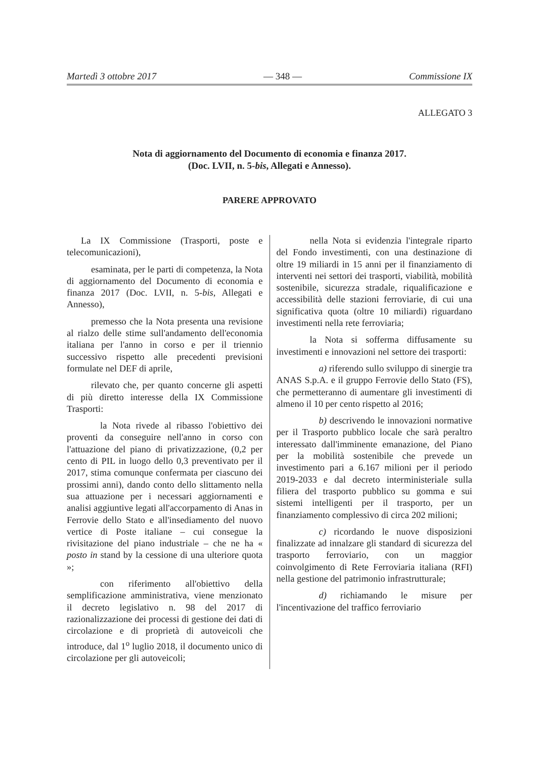Martedì 3 ottobre 2017 — 348 — Commissione IX
ALLEGATO 3
Nota di aggiornamento del Documento di economia e finanza 2017.
(Doc. LVII, n. 5-bis, Allegati e Annesso).
PARERE APPROVATO
La IX Commissione (Trasporti, poste e telecomunicazioni),
esaminata, per le parti di competenza, la Nota di aggiornamento del Documento di economia e finanza 2017 (Doc. LVII, n. 5-bis, Allegati e Annesso),
premesso che la Nota presenta una revisione al rialzo delle stime sull'andamento dell'economia italiana per l'anno in corso e per il triennio successivo rispetto alle precedenti previsioni formulate nel DEF di aprile,
rilevato che, per quanto concerne gli aspetti di più diretto interesse della IX Commissione Trasporti:
la Nota rivede al ribasso l'obiettivo dei proventi da conseguire nell'anno in corso con l'attuazione del piano di privatizzazione, (0,2 per cento di PIL in luogo dello 0,3 preventivato per il 2017, stima comunque confermata per ciascuno dei prossimi anni), dando conto dello slittamento nella sua attuazione per i necessari aggiornamenti e analisi aggiuntive legati all'accorpamento di Anas in Ferrovie dello Stato e all'insediamento del nuovo vertice di Poste italiane – cui consegue la rivisitazione del piano industriale – che ne ha « posto in stand by la cessione di una ulteriore quota »;
con riferimento all'obiettivo della semplificazione amministrativa, viene menzionato il decreto legislativo n. 98 del 2017 di razionalizzazione dei processi di gestione dei dati di circolazione e di proprietà di autoveicoli che introduce, dal 1<sup>o</sup> luglio 2018, il documento unico di circolazione per gli autoveicoli;
nella Nota si evidenzia l'integrale riparto del Fondo investimenti, con una destinazione di oltre 19 miliardi in 15 anni per il finanziamento di interventi nei settori dei trasporti, viabilità, mobilità sostenibile, sicurezza stradale, riqualificazione e accessibilità delle stazioni ferroviarie, di cui una significativa quota (oltre 10 miliardi) riguardano investimenti nella rete ferroviaria;
la Nota si sofferma diffusamente su investimenti e innovazioni nel settore dei trasporti:
a) riferendo sullo sviluppo di sinergie tra ANAS S.p.A. e il gruppo Ferrovie dello Stato (FS), che permetteranno di aumentare gli investimenti di almeno il 10 per cento rispetto al 2016;
b) descrivendo le innovazioni normative per il Trasporto pubblico locale che sarà peraltro interessato dall'imminente emanazione, del Piano per la mobilità sostenibile che prevede un investimento pari a 6.167 milioni per il periodo 2019-2033 e dal decreto interministeriale sulla filiera del trasporto pubblico su gomma e sui sistemi intelligenti per il trasporto, per un finanziamento complessivo di circa 202 milioni;
c) ricordando le nuove disposizioni finalizzate ad innalzare gli standard di sicurezza del trasporto ferroviario, con un maggior coinvolgimento di Rete Ferroviaria italiana (RFI) nella gestione del patrimonio infrastrutturale;
d) richiamando le misure per l'incentivazione del traffico ferroviario